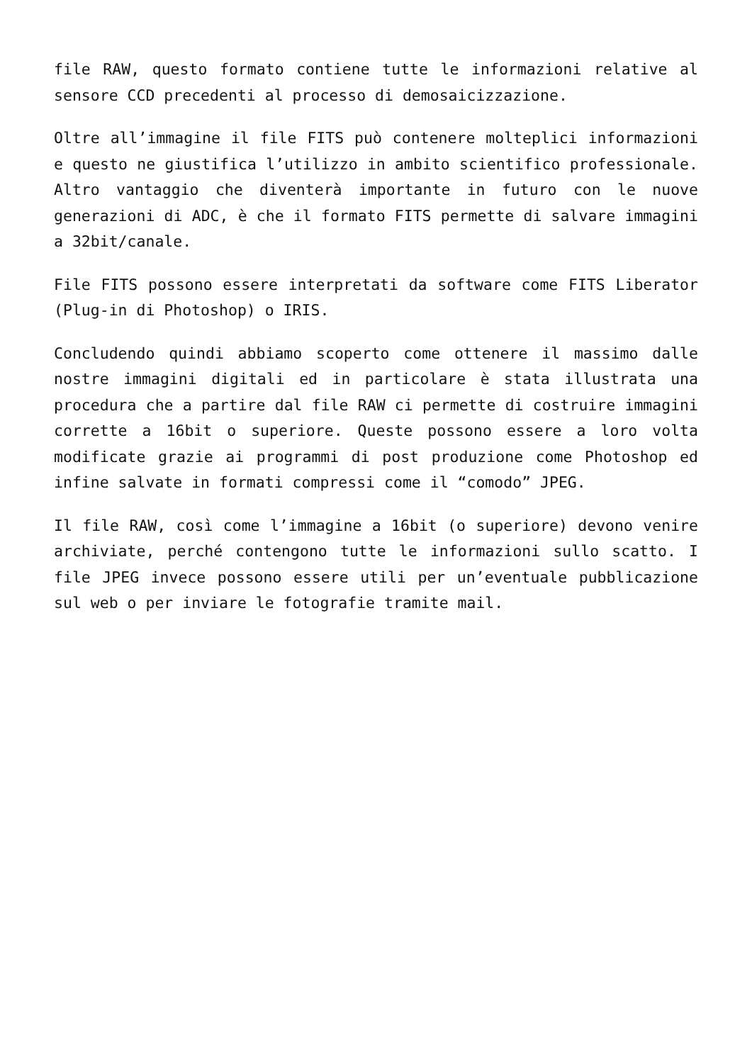file RAW, questo formato contiene tutte le informazioni relative al sensore CCD precedenti al processo di demosaicizzazione.
Oltre all’immagine il file FITS può contenere molteplici informazioni e questo ne giustifica l’utilizzo in ambito scientifico professionale. Altro vantaggio che diventerà importante in futuro con le nuove generazioni di ADC, è che il formato FITS permette di salvare immagini a 32bit/canale.
File FITS possono essere interpretati da software come FITS Liberator (Plug-in di Photoshop) o IRIS.
Concludendo quindi abbiamo scoperto come ottenere il massimo dalle nostre immagini digitali ed in particolare è stata illustrata una procedura che a partire dal file RAW ci permette di costruire immagini corrette a 16bit o superiore. Queste possono essere a loro volta modificate grazie ai programmi di post produzione come Photoshop ed infine salvate in formati compressi come il “comodo” JPEG.
Il file RAW, così come l’immagine a 16bit (o superiore) devono venire archiviate, perché contengono tutte le informazioni sullo scatto. I file JPEG invece possono essere utili per un’eventuale pubblicazione sul web o per inviare le fotografie tramite mail.